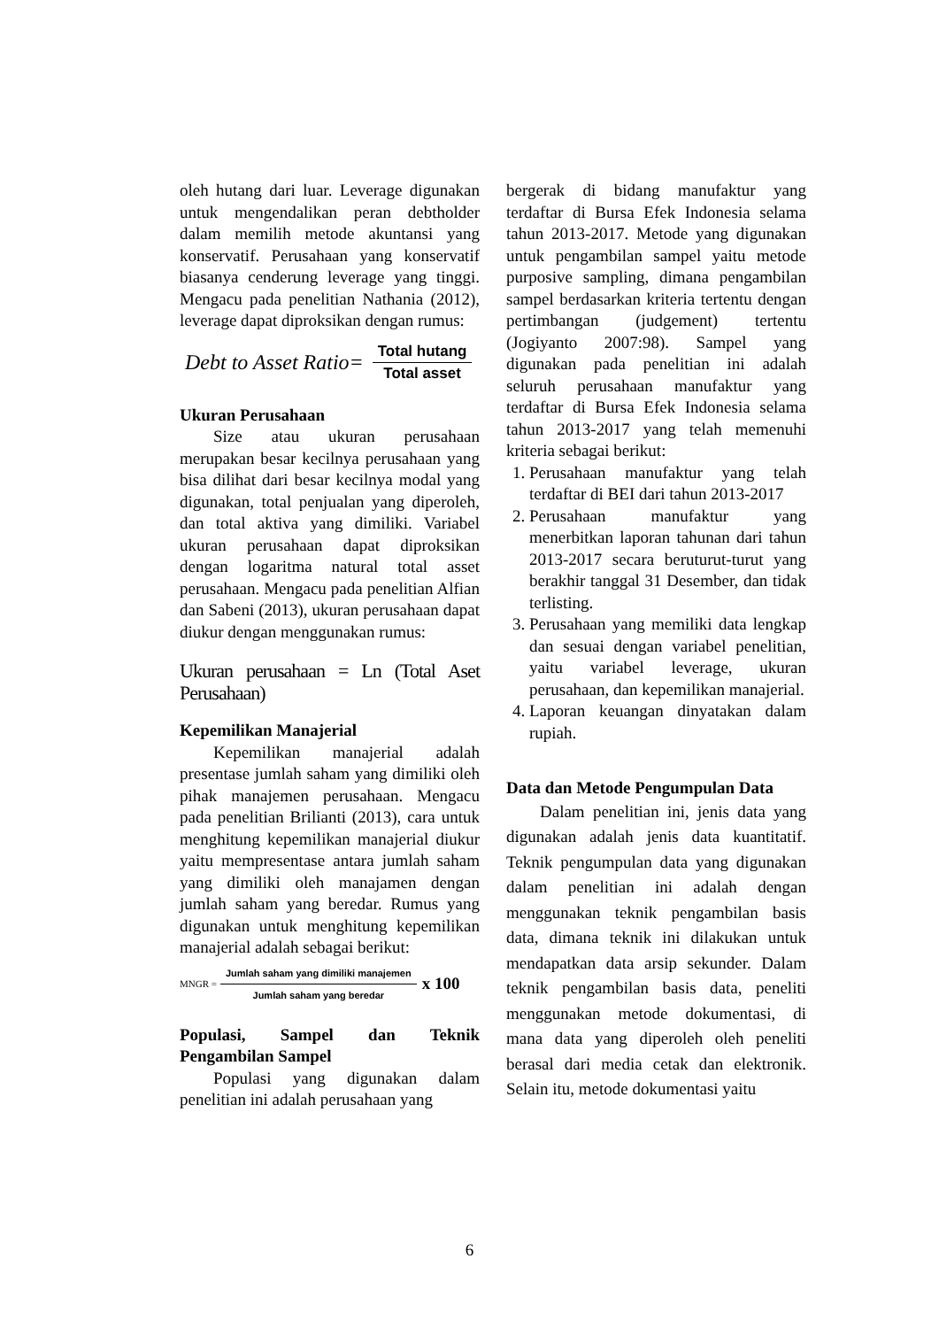oleh hutang dari luar. Leverage digunakan untuk mengendalikan peran debtholder dalam memilih metode akuntansi yang konservatif. Perusahaan yang konservatif biasanya cenderung leverage yang tinggi. Mengacu pada penelitian Nathania (2012), leverage dapat diproksikan dengan rumus:
Debt to Asset Ratio= Total hutang Total asset
Ukuran Perusahaan
Size atau ukuran perusahaan merupakan besar kecilnya perusahaan yang bisa dilihat dari besar kecilnya modal yang digunakan, total penjualan yang diperoleh, dan total aktiva yang dimiliki. Variabel ukuran perusahaan dapat diproksikan dengan logaritma natural total asset perusahaan. Mengacu pada penelitian Alfian dan Sabeni (2013), ukuran perusahaan dapat diukur dengan menggunakan rumus:
Ukuran perusahaan = Ln (Total Aset Perusahaan)
Kepemilikan Manajerial
Kepemilikan manajerial adalah presentase jumlah saham yang dimiliki oleh pihak manajemen perusahaan. Mengacu pada penelitian Brilianti (2013), cara untuk menghitung kepemilikan manajerial diukur yaitu mempresentase antara jumlah saham yang dimiliki oleh manajamen dengan jumlah saham yang beredar. Rumus yang digunakan untuk menghitung kepemilikan manajerial adalah sebagai berikut:
MNGR = Jumlah saham yang dimiliki manajemen Jumlah saham yang beredar x 100
Populasi, Sampel dan Teknik Pengambilan Sampel
Populasi yang digunakan dalam penelitian ini adalah perusahaan yang
bergerak di bidang manufaktur yang terdaftar di Bursa Efek Indonesia selama tahun 2013-2017. Metode yang digunakan untuk pengambilan sampel yaitu metode purposive sampling, dimana pengambilan sampel berdasarkan kriteria tertentu dengan pertimbangan (judgement) tertentu (Jogiyanto 2007:98). Sampel yang digunakan pada penelitian ini adalah seluruh perusahaan manufaktur yang terdaftar di Bursa Efek Indonesia selama tahun 2013-2017 yang telah memenuhi kriteria sebagai berikut:
1. Perusahaan manufaktur yang telah terdaftar di BEI dari tahun 2013-2017
2. Perusahaan manufaktur yang menerbitkan laporan tahunan dari tahun 2013-2017 secara beruturut-turut yang berakhir tanggal 31 Desember, dan tidak terlisting.
3. Perusahaan yang memiliki data lengkap dan sesuai dengan variabel penelitian, yaitu variabel leverage, ukuran perusahaan, dan kepemilikan manajerial.
4. Laporan keuangan dinyatakan dalam rupiah.
Data dan Metode Pengumpulan Data
Dalam penelitian ini, jenis data yang digunakan adalah jenis data kuantitatif. Teknik pengumpulan data yang digunakan dalam penelitian ini adalah dengan menggunakan teknik pengambilan basis data, dimana teknik ini dilakukan untuk mendapatkan data arsip sekunder. Dalam teknik pengambilan basis data, peneliti menggunakan metode dokumentasi, di mana data yang diperoleh oleh peneliti berasal dari media cetak dan elektronik. Selain itu, metode dokumentasi yaitu
6